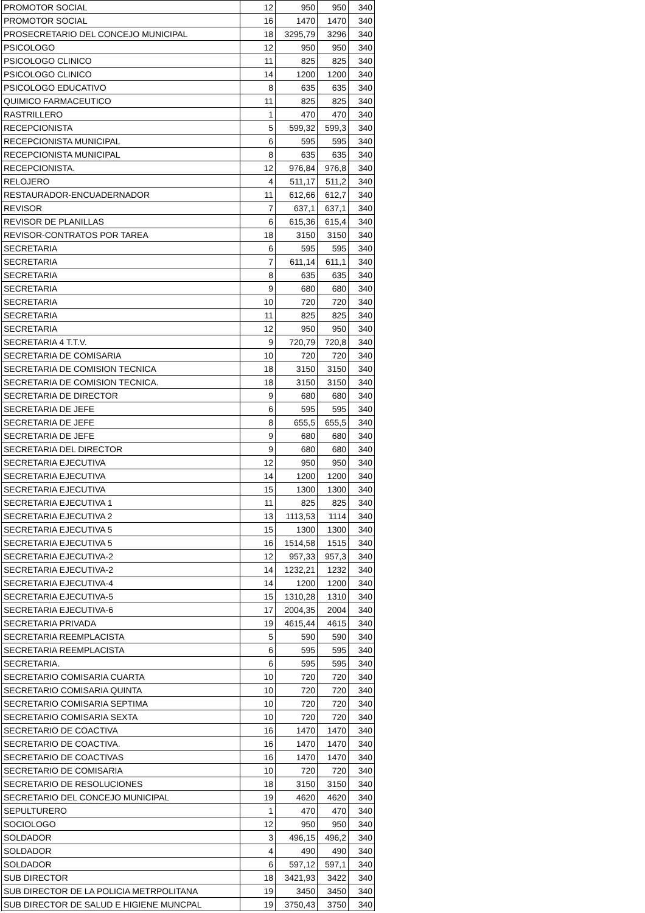| PROMOTOR SOCIAL | 12 | 950 | 950 | 340 |
| PROMOTOR SOCIAL | 16 | 1470 | 1470 | 340 |
| PROSECRETARIO DEL CONCEJO MUNICIPAL | 18 | 3295,79 | 3296 | 340 |
| PSICOLOGO | 12 | 950 | 950 | 340 |
| PSICOLOGO CLINICO | 11 | 825 | 825 | 340 |
| PSICOLOGO CLINICO | 14 | 1200 | 1200 | 340 |
| PSICOLOGO EDUCATIVO | 8 | 635 | 635 | 340 |
| QUIMICO FARMACEUTICO | 11 | 825 | 825 | 340 |
| RASTRILLERO | 1 | 470 | 470 | 340 |
| RECEPCIONISTA | 5 | 599,32 | 599,3 | 340 |
| RECEPCIONISTA MUNICIPAL | 6 | 595 | 595 | 340 |
| RECEPCIONISTA MUNICIPAL | 8 | 635 | 635 | 340 |
| RECEPCIONISTA. | 12 | 976,84 | 976,8 | 340 |
| RELOJERO | 4 | 511,17 | 511,2 | 340 |
| RESTAURADOR-ENCUADERNADOR | 11 | 612,66 | 612,7 | 340 |
| REVISOR | 7 | 637,1 | 637,1 | 340 |
| REVISOR DE PLANILLAS | 6 | 615,36 | 615,4 | 340 |
| REVISOR-CONTRATOS POR TAREA | 18 | 3150 | 3150 | 340 |
| SECRETARIA | 6 | 595 | 595 | 340 |
| SECRETARIA | 7 | 611,14 | 611,1 | 340 |
| SECRETARIA | 8 | 635 | 635 | 340 |
| SECRETARIA | 9 | 680 | 680 | 340 |
| SECRETARIA | 10 | 720 | 720 | 340 |
| SECRETARIA | 11 | 825 | 825 | 340 |
| SECRETARIA | 12 | 950 | 950 | 340 |
| SECRETARIA 4 T.T.V. | 9 | 720,79 | 720,8 | 340 |
| SECRETARIA DE COMISARIA | 10 | 720 | 720 | 340 |
| SECRETARIA DE COMISION TECNICA | 18 | 3150 | 3150 | 340 |
| SECRETARIA DE COMISION TECNICA. | 18 | 3150 | 3150 | 340 |
| SECRETARIA DE DIRECTOR | 9 | 680 | 680 | 340 |
| SECRETARIA DE JEFE | 6 | 595 | 595 | 340 |
| SECRETARIA DE JEFE | 8 | 655,5 | 655,5 | 340 |
| SECRETARIA DE JEFE | 9 | 680 | 680 | 340 |
| SECRETARIA DEL DIRECTOR | 9 | 680 | 680 | 340 |
| SECRETARIA EJECUTIVA | 12 | 950 | 950 | 340 |
| SECRETARIA EJECUTIVA | 14 | 1200 | 1200 | 340 |
| SECRETARIA EJECUTIVA | 15 | 1300 | 1300 | 340 |
| SECRETARIA EJECUTIVA 1 | 11 | 825 | 825 | 340 |
| SECRETARIA EJECUTIVA 2 | 13 | 1113,53 | 1114 | 340 |
| SECRETARIA EJECUTIVA 5 | 15 | 1300 | 1300 | 340 |
| SECRETARIA EJECUTIVA 5 | 16 | 1514,58 | 1515 | 340 |
| SECRETARIA EJECUTIVA-2 | 12 | 957,33 | 957,3 | 340 |
| SECRETARIA EJECUTIVA-2 | 14 | 1232,21 | 1232 | 340 |
| SECRETARIA EJECUTIVA-4 | 14 | 1200 | 1200 | 340 |
| SECRETARIA EJECUTIVA-5 | 15 | 1310,28 | 1310 | 340 |
| SECRETARIA EJECUTIVA-6 | 17 | 2004,35 | 2004 | 340 |
| SECRETARIA PRIVADA | 19 | 4615,44 | 4615 | 340 |
| SECRETARIA REEMPLACISTA | 5 | 590 | 590 | 340 |
| SECRETARIA REEMPLACISTA | 6 | 595 | 595 | 340 |
| SECRETARIA. | 6 | 595 | 595 | 340 |
| SECRETARIO COMISARIA CUARTA | 10 | 720 | 720 | 340 |
| SECRETARIO COMISARIA QUINTA | 10 | 720 | 720 | 340 |
| SECRETARIO COMISARIA SEPTIMA | 10 | 720 | 720 | 340 |
| SECRETARIO COMISARIA SEXTA | 10 | 720 | 720 | 340 |
| SECRETARIO DE COACTIVA | 16 | 1470 | 1470 | 340 |
| SECRETARIO DE COACTIVA. | 16 | 1470 | 1470 | 340 |
| SECRETARIO DE COACTIVAS | 16 | 1470 | 1470 | 340 |
| SECRETARIO DE COMISARIA | 10 | 720 | 720 | 340 |
| SECRETARIO DE RESOLUCIONES | 18 | 3150 | 3150 | 340 |
| SECRETARIO DEL CONCEJO MUNICIPAL | 19 | 4620 | 4620 | 340 |
| SEPULTURERO | 1 | 470 | 470 | 340 |
| SOCIOLOGO | 12 | 950 | 950 | 340 |
| SOLDADOR | 3 | 496,15 | 496,2 | 340 |
| SOLDADOR | 4 | 490 | 490 | 340 |
| SOLDADOR | 6 | 597,12 | 597,1 | 340 |
| SUB DIRECTOR | 18 | 3421,93 | 3422 | 340 |
| SUB DIRECTOR DE LA POLICIA METRPOLITANA | 19 | 3450 | 3450 | 340 |
| SUB DIRECTOR DE SALUD E HIGIENE MUNCPAL | 19 | 3750,43 | 3750 | 340 |